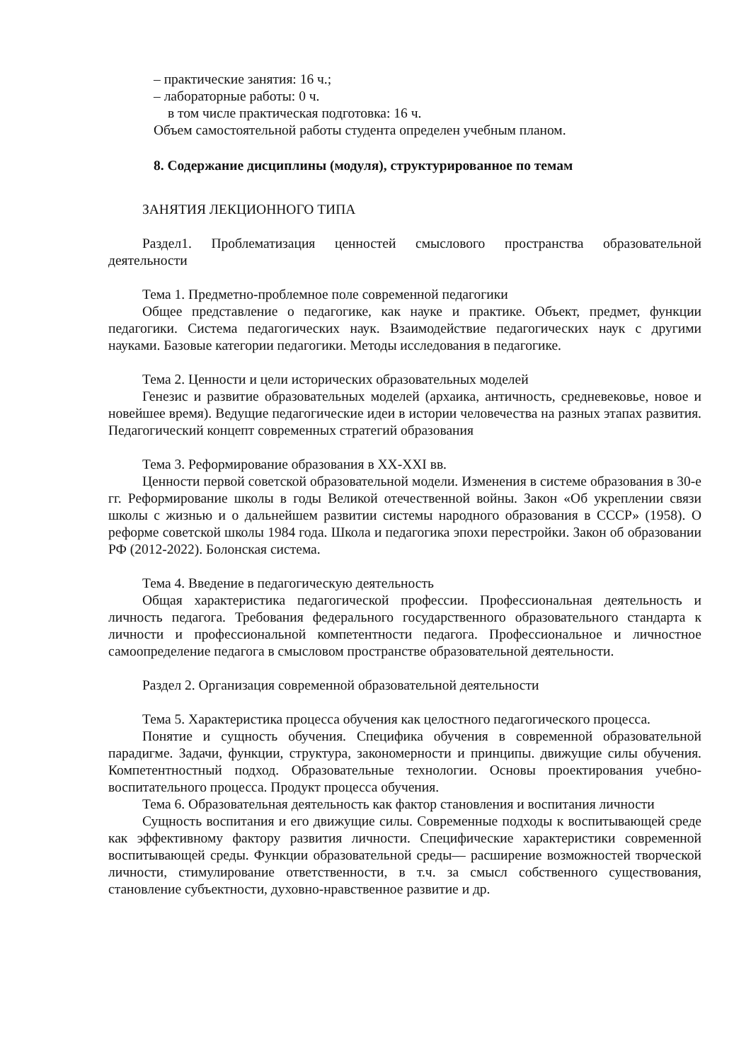– практические занятия: 16 ч.;
– лабораторные работы: 0 ч.
в том числе практическая подготовка: 16 ч.
Объем самостоятельной работы студента определен учебным планом.
8. Содержание дисциплины (модуля), структурированное по темам
ЗАНЯТИЯ ЛЕКЦИОННОГО ТИПА
Раздел1. Проблематизация ценностей смыслового пространства образовательной деятельности
Тема 1. Предметно-проблемное поле современной педагогики
Общее представление о педагогике, как науке и практике. Объект, предмет, функции педагогики. Система педагогических наук. Взаимодействие педагогических наук с другими науками. Базовые категории педагогики. Методы исследования в педагогике.
Тема 2. Ценности и цели исторических образовательных моделей
Генезис и развитие образовательных моделей (архаика, античность, средневековье, новое и новейшее время). Ведущие педагогические идеи в истории человечества на разных этапах развития. Педагогический концепт современных стратегий образования
Тема 3. Реформирование образования в XX-XXI вв.
Ценности первой советской образовательной модели. Изменения в системе образования в 30-е гг. Реформирование школы в годы Великой отечественной войны. Закон «Об укреплении связи школы с жизнью и о дальнейшем развитии системы народного образования в СССР» (1958). О реформе советской школы 1984 года. Школа и педагогика эпохи перестройки. Закон об образовании РФ (2012-2022). Болонская система.
Тема 4. Введение в педагогическую деятельность
Общая характеристика педагогической профессии. Профессиональная деятельность и личность педагога. Требования федерального государственного образовательного стандарта к личности и профессиональной компетентности педагога. Профессиональное и личностное самоопределение педагога в смысловом пространстве образовательной деятельности.
Раздел 2. Организация современной образовательной деятельности
Тема 5. Характеристика процесса обучения как целостного педагогического процесса.
Понятие и сущность обучения. Специфика обучения в современной образовательной парадигме. Задачи, функции, структура, закономерности и принципы. движущие силы обучения. Компетентностный подход. Образовательные технологии. Основы проектирования учебно-воспитательного процесса. Продукт процесса обучения.
Тема 6. Образовательная деятельность как фактор становления и воспитания личности
Сущность воспитания и его движущие силы. Современные подходы к воспитывающей среде как эффективному фактору развития личности. Специфические характеристики современной воспитывающей среды. Функции образовательной среды— расширение возможностей творческой личности, стимулирование ответственности, в т.ч. за смысл собственного существования, становление субъектности, духовно-нравственное развитие и др.